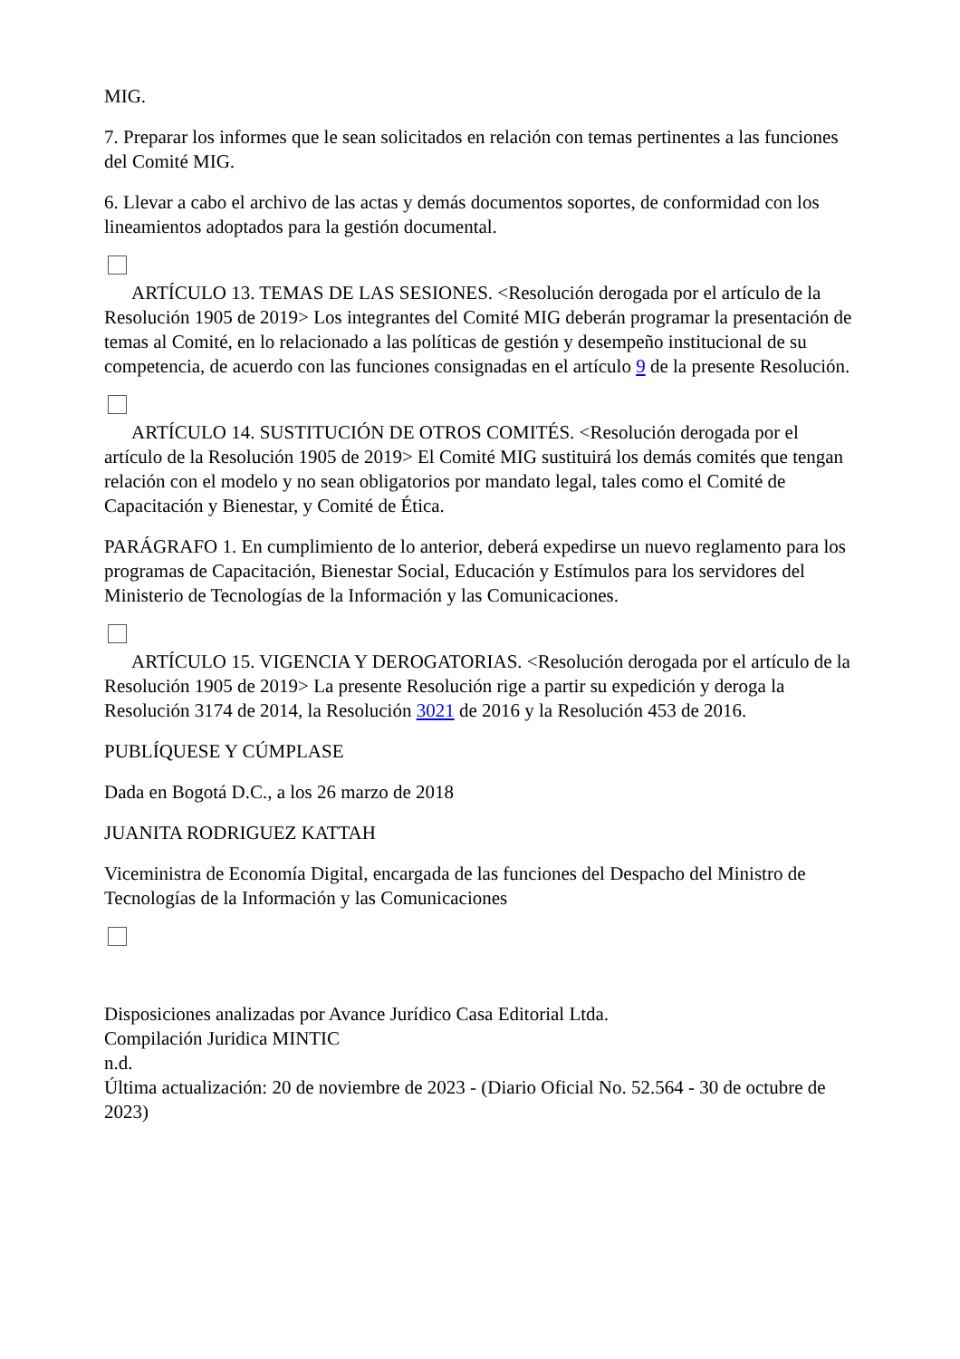MIG.
7. Preparar los informes que le sean solicitados en relación con temas pertinentes a las funciones del Comité MIG.
6. Llevar a cabo el archivo de las actas y demás documentos soportes, de conformidad con los lineamientos adoptados para la gestión documental.
ARTÍCULO 13. TEMAS DE LAS SESIONES. <Resolución derogada por el artículo de la Resolución 1905 de 2019> Los integrantes del Comité MIG deberán programar la presentación de temas al Comité, en lo relacionado a las políticas de gestión y desempeño institucional de su competencia, de acuerdo con las funciones consignadas en el artículo 9 de la presente Resolución.
ARTÍCULO 14. SUSTITUCIÓN DE OTROS COMITÉS. <Resolución derogada por el artículo de la Resolución 1905 de 2019> El Comité MIG sustituirá los demás comités que tengan relación con el modelo y no sean obligatorios por mandato legal, tales como el Comité de Capacitación y Bienestar, y Comité de Ética.
PARÁGRAFO 1. En cumplimiento de lo anterior, deberá expedirse un nuevo reglamento para los programas de Capacitación, Bienestar Social, Educación y Estímulos para los servidores del Ministerio de Tecnologías de la Información y las Comunicaciones.
ARTÍCULO 15. VIGENCIA Y DEROGATORIAS. <Resolución derogada por el artículo de la Resolución 1905 de 2019> La presente Resolución rige a partir su expedición y deroga la Resolución 3174 de 2014, la Resolución 3021 de 2016 y la Resolución 453 de 2016.
PUBLÍQUESE Y CÚMPLASE
Dada en Bogotá D.C., a los 26 marzo de 2018
JUANITA RODRIGUEZ KATTAH
Viceministra de Economía Digital, encargada de las funciones del Despacho del Ministro de Tecnologías de la Información y las Comunicaciones
Disposiciones analizadas por Avance Jurídico Casa Editorial Ltda.
Compilación Juridica MINTIC
n.d.
Última actualización: 20 de noviembre de 2023 - (Diario Oficial No. 52.564 - 30 de octubre de 2023)